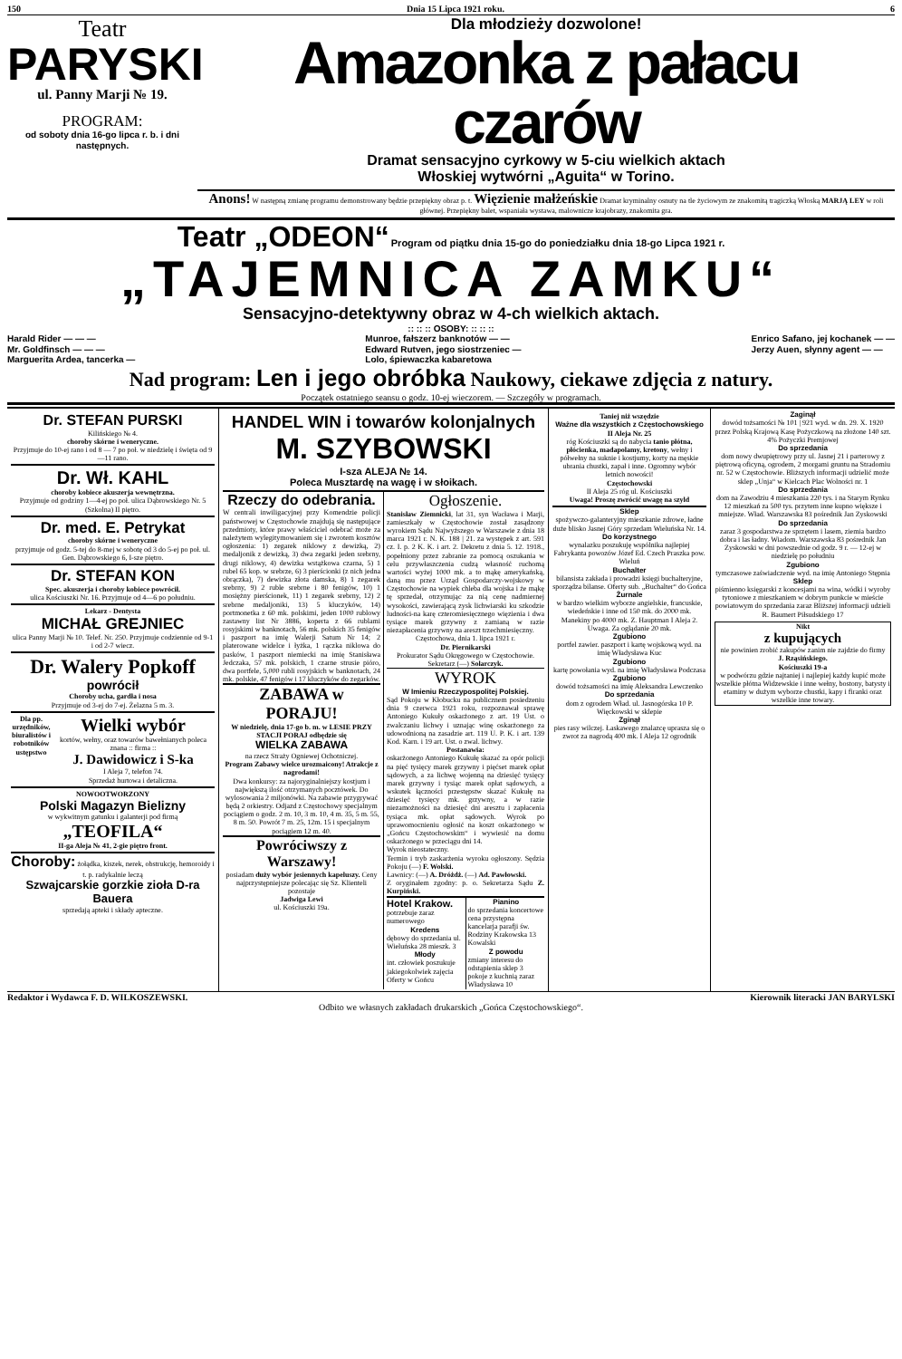150 Dnia 15 Lipca 1921 roku. 6
Teatr
PARYSKI
ul. Panny Marji № 19.
PROGRAM:
od soboty dnia 16-go lipca r. b. i dni następnych.
Dla młodzieży dozwolone!
Amazonka z pałacu czarów
Dramat sensacyjno cyrkowy w 5-ciu wielkich aktach
Włoskiej wytwórni „Aguita“ w Torino.
Anons! W następną zmianę programu demonstrowany będzie przepiękny obraz p. t. Więzienie małżeńskie Dramat kryminalny osnuty na tle życiowym ze znakomitą tragiczką Włoską MARJĄ LEY w roli głównej. Przepiękny balet, wspaniała wystawa, malownicze krajobrazy, znakomita gra.
Teatr „ODEON“ Program od piątku dnia 15-go do poniedziałku dnia 18-go Lipca 1921 r.
„TAJEMNICA ZAMKU“
Sensacyjno-detektywny obraz w 4-ch wielkich aktach.
:: :: :: OSOBY: :: :: ::
Harald Rider — — —
Mr. Goldfinsch — — —
Marguerita Ardea, tancerka —
Munroe, fałszerz banknotów — —
Edward Rutven, jego siostrzeniec —
Lolo, śpiewaczka kabaretowa
Enrico Safano, jej kochanek — —
Jerzy Auen, słynny agent — —
Nad program: Len i jego obróbka Naukowy, ciekawe zdjęcia z natury.
Początek ostatniego seansu o godz. 10-ej wieczorem. — Szczegóły w programach.
Dr. STEFAN PURSKI
Kilińskiego № 4.
choroby skórne i weneryczne.
Przyjmuje do 10-ej rano i od 8 — 7 po poł. w niedzielę i święta od 9—11 rano.
Dr. Wł. KAHL
choroby kobiece akuszerja wewnętrzna.
Przyjmuje od godziny 1—4-ej po poł. ulica Dąbrowskiego Nr. 5 (Szkolna) II piętro.
Dr. med. E. Petrykat
choroby skórne i weneryczne
przyjmuje od godz. 5-tej do 8-mej w sobotę od 3 do 5-ej po poł. ul. Gen. Dąbrowskiego 6, I-sze piętro.
Dr. STEFAN KON
Spec. akuszerja i choroby kobiece powrócił.
ulica Kościuszki Nr. 16. Przyjmuje od 4—6 po południu.
Lekarz - Dentysta
MICHAŁ GREJNIEC
ulica Panny Marji № 10. Telef. Nr. 250. Przyjmuje codziennie od 9-1 i od 2-7 wiecz.
Dr. Walery Popkoff
powrócił
Choroby ucha, gardła i nosa
Przyjmuje od 3-ej do 7-ej. Żelazna 5 m. 3.
Dla pp. urzędników, biuralistów i robotników ustępstwo
Wielki wybór
kortów, wełny, oraz towarów bawełnianych poleca znana :: firma ::
J. Dawidowicz i S-ka
I Aleja 7, telefon 74.
Sprzedaż hurtowa i detaliczna.
NOWOOTWORZONY
Polski Magazyn Bielizny
w wykwitnym gatunku i galanterji pod firmą
„TEOFILA“
II-ga Aleja № 41, 2-gie piętro front.
Choroby: żołądka, kiszek, nerek, obstrukcję, hemoroidy i t. p. radykalnie leczą
Szwajcarskie gorzkie zioła D-ra Bauera
sprzedają apteki i składy apteczne.
HANDEL WIN i towarów kolonjalnych
M. SZYBOWSKI
I-sza ALEJA № 14.
Poleca Musztardę na wagę i w słoikach.
Rzeczy do odebrania.
W centrali inwiligacyjnej przy Komendzie policji państwowej w Częstochowie znajdują się następujące przedmioty, które prawy właściciel odebrać może za należytem wylegitymowaniem się i zwrotem kosztów ogłoszenia: 1) zegarek niklowy z dewizką, 2) medaljonik z dewizką, 3) dwa zegarki jeden srebrny, drugi niklowy, 4) dewizka wstążkowa czarna, 5) 1 rubel 65 kop. w srebrze, 6) 3 pierścionki (z nich jedna obrączka), 7) dewizka złota damska, 8) 1 zegarek srebrny, 9) 2 ruble srebrne i 80 fenigów, 10) 1 mosiężny pierścionek, 11) 1 zegarek srebrny, 12) 2 srebrne medaljoniki, 13) 5 kluczyków, 14) portmonetka z 60 mk. polskimi, jeden 1000 rublowy zastawny list Nr 3886, koperta z 66 rublami rosyjskimi w banknotach, 56 mk. polskich 35 fenigów i paszport na imię Walerji Satum Nr 14; 2 platerowane widelce i łyżka, 1 rączka niklowa do pasków, 1 paszport niemiecki na imię Stanisława Jedczaka, 57 mk. polskich, 1 czarne strusie pióro, dwa portfele, 5,000 rubli rosyjskich w banknotach, 24 mk. polskie, 47 fenigów i 17 kluczyków do zegarków.
ZABAWA w PORAJU!
W niedzielę, dnia 17-go b. m. w LESIE PRZY STACJI PORAJ odbędzie się
WIELKA ZABAWA
na rzecz Straży Ogniewej Ochotniczej.
Program Zabawy wielce urozmaicony! Atrakcje z nagrodami!
Dwa konkursy: za najoryginalniejszy kostjum i największą ilość otrzymanych pocztówek. Do wylosowania 2 miljonówki. Na zabawie przygrywać będą 2 orkiestry. Odjazd z Częstochowy specjalnym pociągiem o godz. 2 m. 10, 3 m. 10, 4 m. 35, 5 m. 55, 8 m. 50. Powrót 7 m. 25, 12m. 15 i specjalnym pociągiem 12 m. 40.
Powróciwszy z Warszawy!
posiadam duży wybór jesiennych kapeluszy. Ceny najprzystępniejsze polecając się Sz. Klienteli pozostaje
Jadwiga Lewi
ul. Kościuszki 19a.
Ogłoszenie.
Stanisław Ziemnicki, lat 31, syn Wacława i Marji, zamieszkały w Częstochowie został zasądzony wyrokiem Sądu Najwyższego w Warszawie z dnia 18 marca 1921 r. N. K. 188 | 21. za występek z art. 591 cz. I. p. 2 K. K. i art. 2. Dekretu z dnia 5. 12. 1918., popełniony przez zabranie za pomocą oszukania w celu przywłaszczenia cudzą własność ruchomą wartości wyżej 1000 mk. a to mąkę amerykańską, daną mu przez Urząd Gospodarczy-wojskowy w Częstochowie na wypiek chleba dla wojska i że mąkę tę sprzedał, otrzymując za nią cenę nadmiernej wysokości, zawierającą zysk lichwiarski ku szkodzie ludności-na karę czteromiesięcznego więzienia i dwa tysiące marek grzywny z zamianą w razie niezapłacenia grzywny na areszt trzechmiesięczny.
Częstochowa, dnia 1. lipca 1921 r.
Dr. Piernikarski
Prokurator Sądu Okręgowego w Częstochowie.
Sekretarz (—) Solarczyk.
WYROK
W Imieniu Rzeczypospolitej Polskiej.
Sąd Pokoju w Kłobucku na publicznem posiedzeniu dnia 9 czerwca 1921 roku, rozpoznawał sprawę Antoniego Kukuły oskarżonego z art. 19 Ust. o zwalczaniu lichwy i uznając winę oskarżonego za udowodnioną na zasadzie art. 119 U. P. K. i art. 139 Kod. Karn. i 19 art. Ust. o zwal. lichwy.
Postanawia:
oskarżonego Antoniego Kukułę skazać za opór policji na pięć tysięcy marek grzywny i pięćset marek opłat sądowych, a za lichwę wojenną na dziesięć tysięcy marek grzywny i tysiąc marek opłat sądowych, a wskutek łączności przestępstw skazać Kukułę na dziesięć tysięcy mk. grzywny, a w razie niezamożności na dziesięć dni aresztu i zapłacenia tysiąca mk. opłat sądowych. Wyrok po uprawomocnieniu ogłosić na koszt oskarżonego w „Gońcu Częstochowskim“ i wywiesić na domu oskarżonego w przeciągu dni 14.
Wyrok nieostateczny.
Termin i tryb zaskarżenia wyroku ogłoszony. Sędzia Pokoju (—) F. Wolski.
Ławnicy: (—) A. Dróżdż. (—) Ad. Pawłowski.
Z oryginałem zgodny: p. o. Sekretarza Sądu Z. Kurpiński.
Hotel Krakow.
potrzebuje zaraz numerowego
Kredens
dębowy do sprzedania ul. Wieluńska 28 mieszk. 3
Młody
int. człowiek poszukuje jakiegokolwiek zajęcia Oferty w Gońcu
Pianino
do sprzedania koncertowe cena przystępna kancelarja parafji św. Rodziny Krakowska 13 Kowalski
Z powodu
zmiany interesu do odstąpienia sklep 3 pokoje z kuchnią zaraz Władysława 10
Taniej niż wszędzie
Ważne dla wszystkich z Częstochowskiego
II Aleja Nr. 25
róg Kościuszki są do nabycia tanio płótna, płócienka, madapolamy, kretony, wełny i półwełny na suknie i kostjumy, korty na męskie ubrania chustki, zapał i inne. Ogromny wybór letnich nowości!
Częstochowski
II Aleja 25 róg ul. Kościuszki
Uwaga! Proszę zwrócić uwagę na szyld
Sklep
spożywczo-galanteryjny mieszkanie zdrowe, ładne duże blisko Jasnej Góry sprzedam Wieluńska Nr. 14.
Do korzystnego
wynalazku poszukuję wspólnika najlepiej Fabrykanta powozów Józef Ed. Czech Praszka pow. Wieluń
Buchalter
bilansista zakłada i prowadzi księgi buchalteryjne, sporządza bilanse. Oferty sub. „Buchalter“ do Gońca
Żurnale
w bardzo wielkim wyborze angielskie, francuskie, wiedeńskie i inne od 150 mk. do 2000 mk. Manekiny po 4000 mk. Z. Hauptman I Aleja 2. Uwaga. Za oglądanie 20 mk.
Zgubiono
portfel zawier. paszport i kartę wojskową wyd. na imię Władysława Kuc
Zgubiono
kartę powołania wyd. na imię Władysława Podczasa
Zgubiono
dowód tożsamości na imię Aleksandra Lewczenko
Do sprzedania
dom z ogrodem Wład. ul. Jasnogórska 10 P. Więckowski w sklepie
Zginął
pies rasy wilczej. Łaskawego znalazcę uprasza się o zwrot za nagrodą 400 mk. I Aleja 12 ogrodnik
Zaginął
dowód tożsamości № 101 | 921 wyd. w dn. 29. X. 1920 przez Polską Krajową Kasę Pożyczkową na złożone 140 szt. 4% Pożyczki Premjowej
Do sprzedania
dom nowy dwupiętrowy przy ul. Jasnej 21 i parterowy z piętrową oficyną, ogrodem, 2 morgami gruntu na Stradomiu nr. 52 w Częstochowie. Bliższych informacji udzielić może sklep „Unja“ w Kielcach Plac Wolności nr. 1
Do sprzedania
dom na Zawodziu 4 mieszkania 220 tys. i na Starym Rynku 12 mieszkań za 500 tys. przytem inne kupno większe i mniejsze. Wład. Warszawska 83 pośrednik Jan Zyskowski
Do sprzedania
zaraz 3 gospodarstwa ze sprzętem i lasem, ziemia bardzo dobra i las ładny. Wiadom. Warszawska 83 pośrednik Jan Zyskowski w dni powszednie od godz. 9 r. — 12-ej w niedzielę po południu
Zgubiono
tymczasowe zaświadczenie wyd. na imię Antoniego Stępnia
Sklep
piśmienno księgarski z koncesjami na wina, wódki i wyroby tytoniowe z mieszkaniem w dobrym punkcie w mieście powiatowym do sprzedania zaraz Bliższej informacji udzieli R. Baumert Piłsudskiego 17
Nikt
z kupujących
nie powinien zrobić zakupów zanim nie zajdzie do firmy
J. Rząsińskiego.
Kościuszki 19-a
w podwórzu gdzie najtaniej i najlepiej każdy kupić może wszelkie płótna Widzewskie i inne wełny, bostony, batysty i etaminy w dużym wyborze chustki, kapy i firanki oraz wszelkie inne towary.
Redaktor i Wydawca F. D. WILKOSZEWSKI. Kierownik literacki JAN BARYLSKI
Odbito we własnych zakładach drukarskich „Gońca Częstochowskiego“.